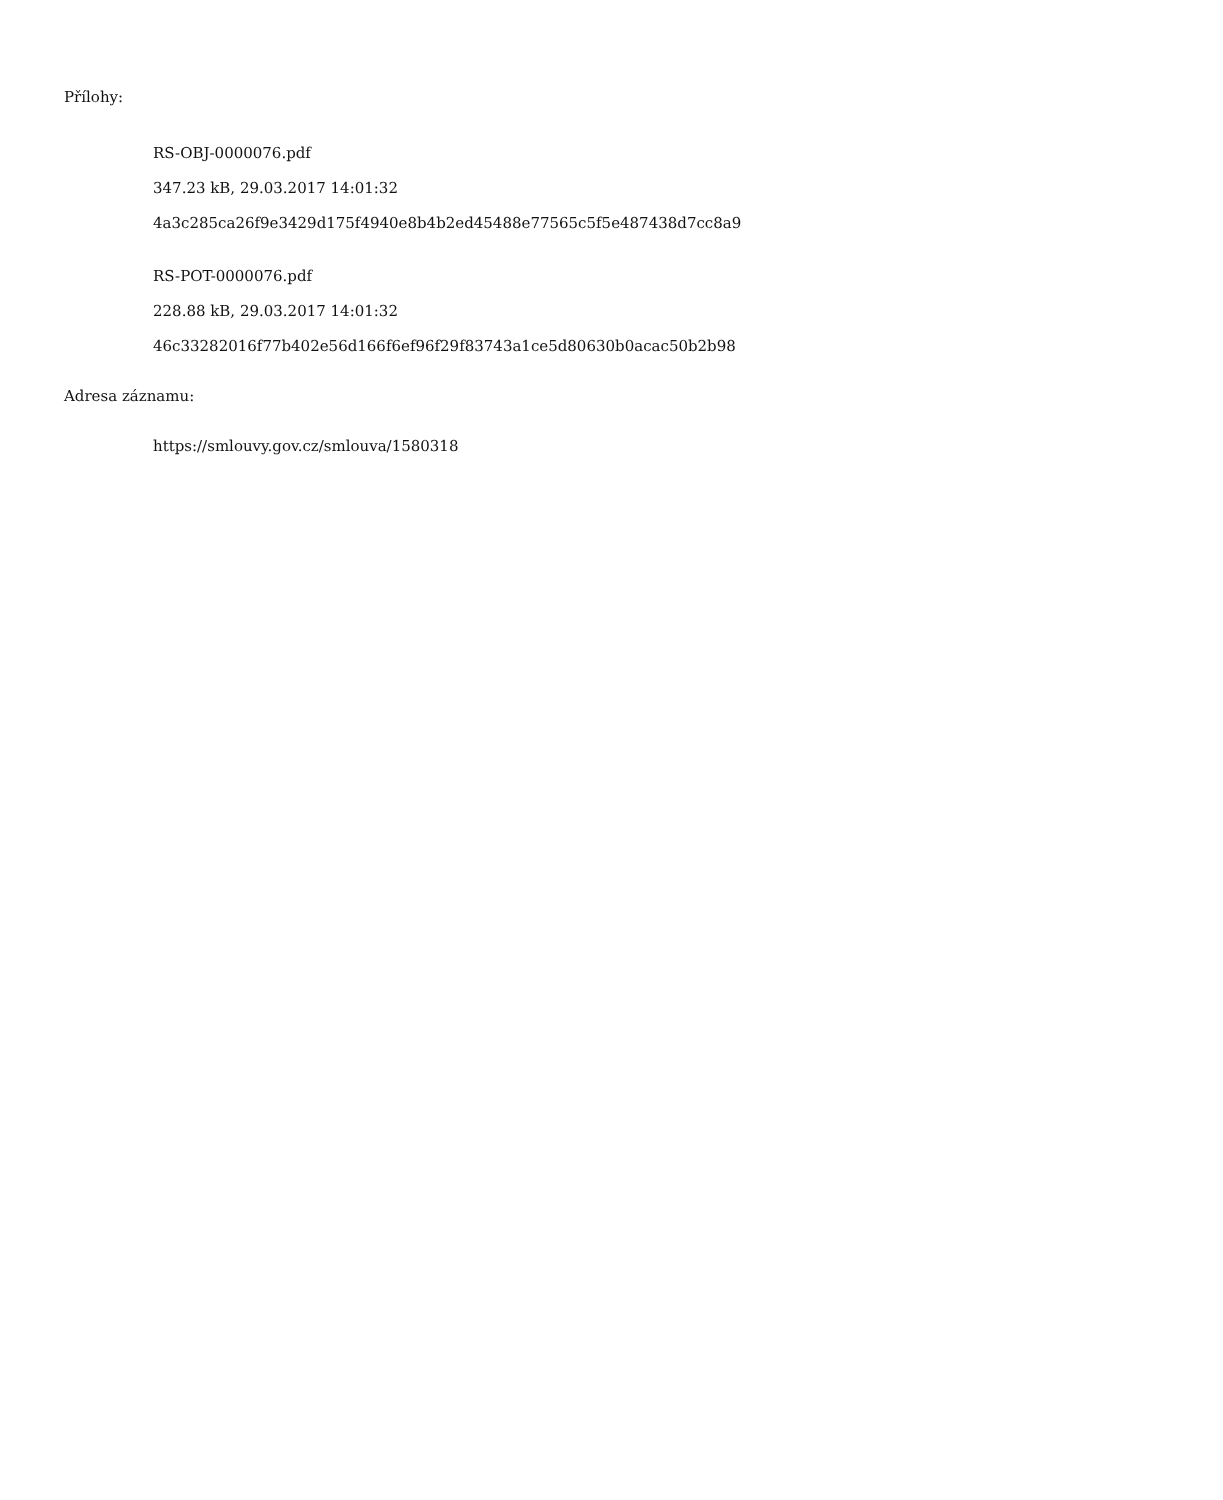Přílohy:
RS-OBJ-0000076.pdf
347.23 kB, 29.03.2017 14:01:32
4a3c285ca26f9e3429d175f4940e8b4b2ed45488e77565c5f5e487438d7cc8a9
RS-POT-0000076.pdf
228.88 kB, 29.03.2017 14:01:32
46c33282016f77b402e56d166f6ef96f29f83743a1ce5d80630b0acac50b2b98
Adresa záznamu:
https://smlouvy.gov.cz/smlouva/1580318